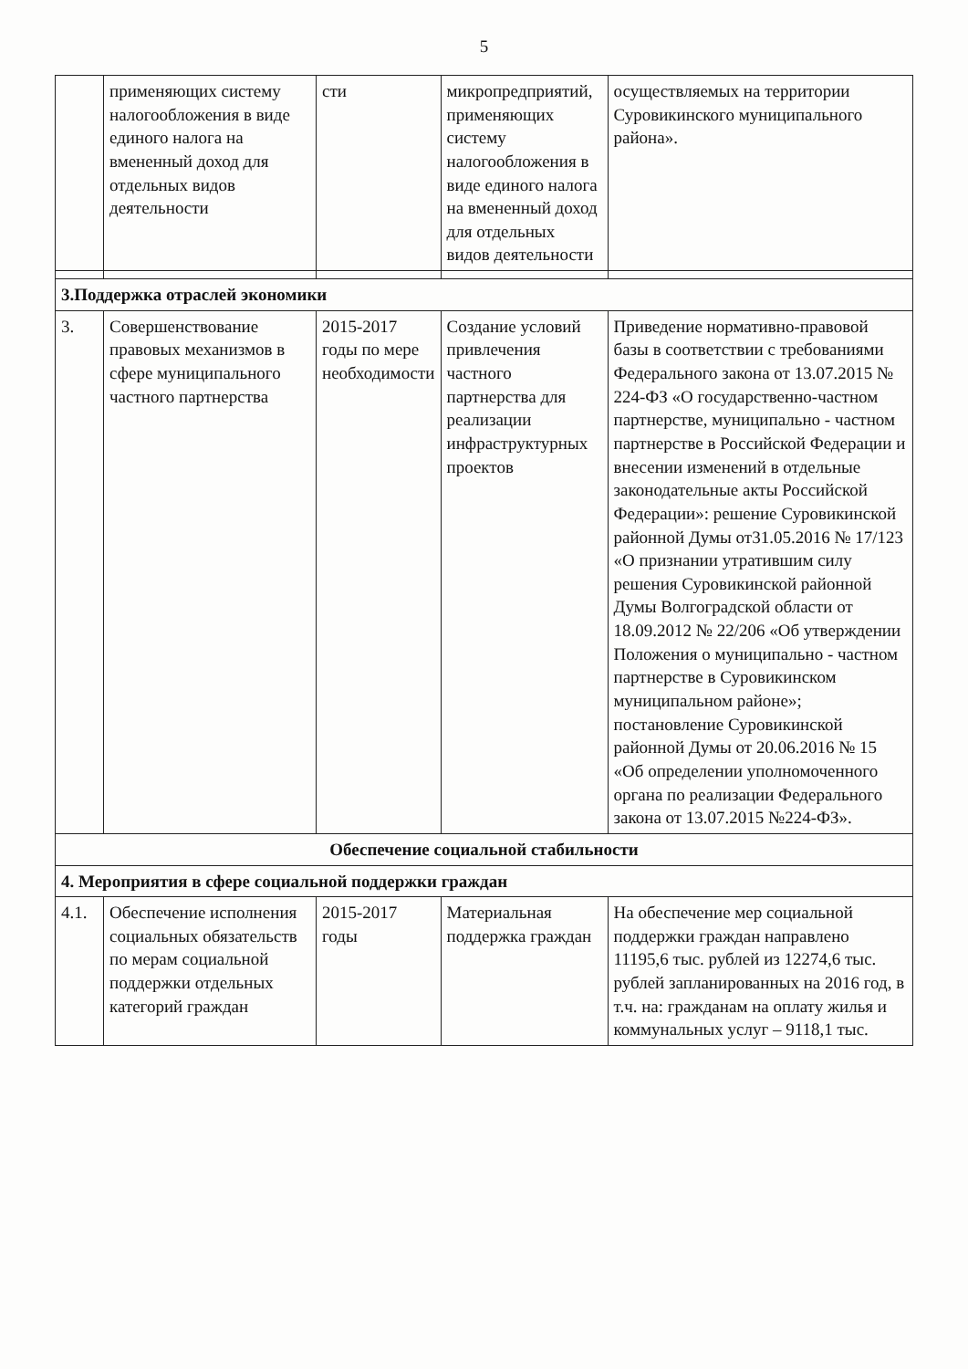5
| | применяющих систему налогообложения в виде единого налога на вмененный доход для отдельных видов деятельности | сти | микропредприятий, применяющих систему налогообложения в виде единого налога на вмененный доход для отдельных видов деятельности | осуществляемых на территории Суровикинского муниципального района». |
| 3.Поддержка отраслей экономики | | | | |
| 3. | Совершенствование правовых механизмов в сфере муниципального частного партнерства | 2015-2017 годы по мере необходимости | Создание условий привлечения частного партнерства для реализации инфраструктурных проектов | Приведение нормативно-правовой базы в соответствии с требованиями Федерального закона от 13.07.2015 № 224-ФЗ «О государственно-частном партнерстве, муниципально - частном партнерстве в Российской Федерации и внесении изменений в отдельные законодательные акты Российской Федерации»: решение Суровикинской районной Думы от31.05.2016 № 17/123 «О признании утратившим силу решения Суровикинской районной Думы Волгоградской области от 18.09.2012 № 22/206 «Об утверждении Положения о муниципально - частном партнерстве в Суровикинском муниципальном районе»; постановление Суровикинской районной Думы от 20.06.2016 № 15 «Об определении уполномоченного органа по реализации Федерального закона от 13.07.2015 №224-ФЗ». |
| Обеспечение социальной стабильности | | | | |
| 4. Мероприятия в сфере социальной поддержки граждан | | | | |
| 4.1. | Обеспечение исполнения социальных обязательств по мерам социальной поддержки отдельных категорий граждан | 2015-2017 годы | Материальная поддержка граждан | На обеспечение мер социальной поддержки граждан направлено 11195,6 тыс. рублей из 12274,6 тыс. рублей запланированных на 2016 год, в т.ч. на: гражданам на оплату жилья и коммунальных услуг – 9118,1 тыс. |